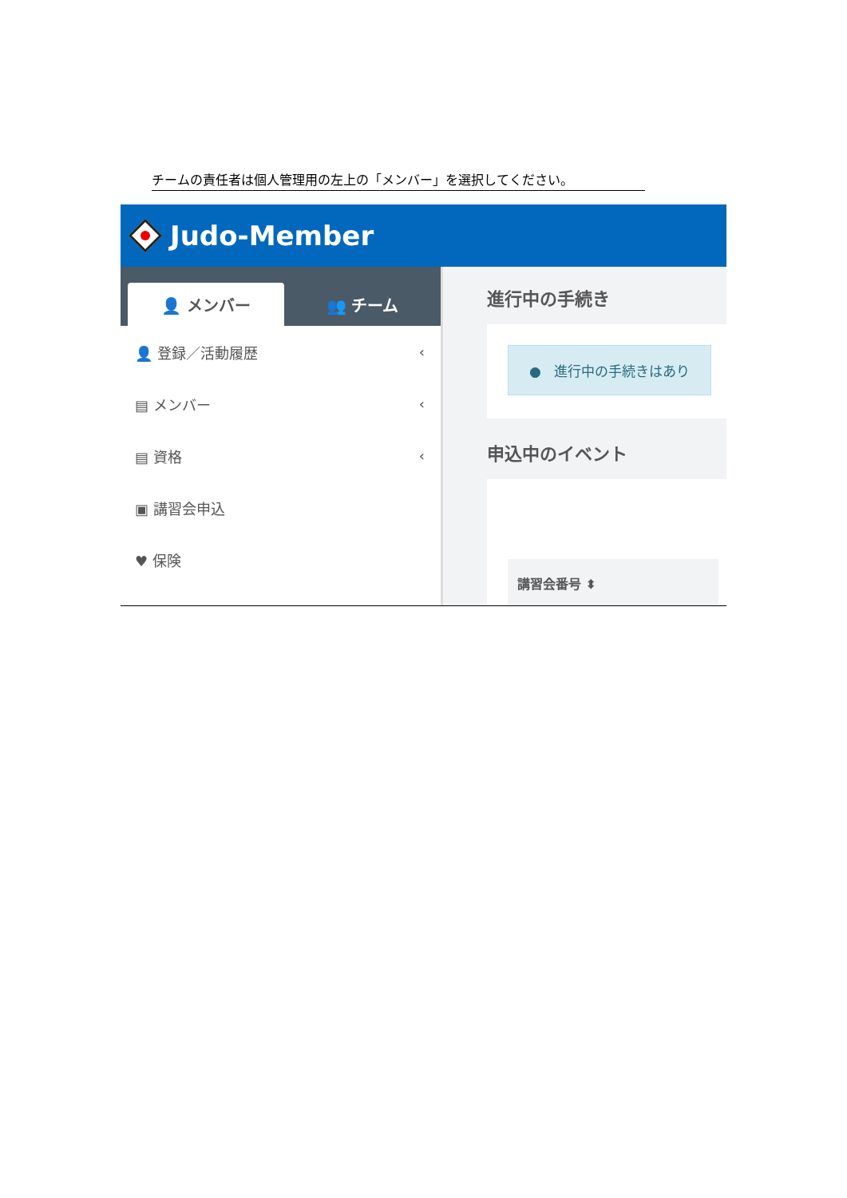チームの責任者は個人管理用の左上の「メンバー」を選択してください。
Judo-Member
👤 メンバー
👥 チーム
👤 登録／活動履歴 ‹
▤ メンバー ‹
▤ 資格 ‹
▣ 講習会申込
♥ 保険
進行中の手続き
● 進行中の手続きはあり
申込中のイベント
講習会番号 ⬍